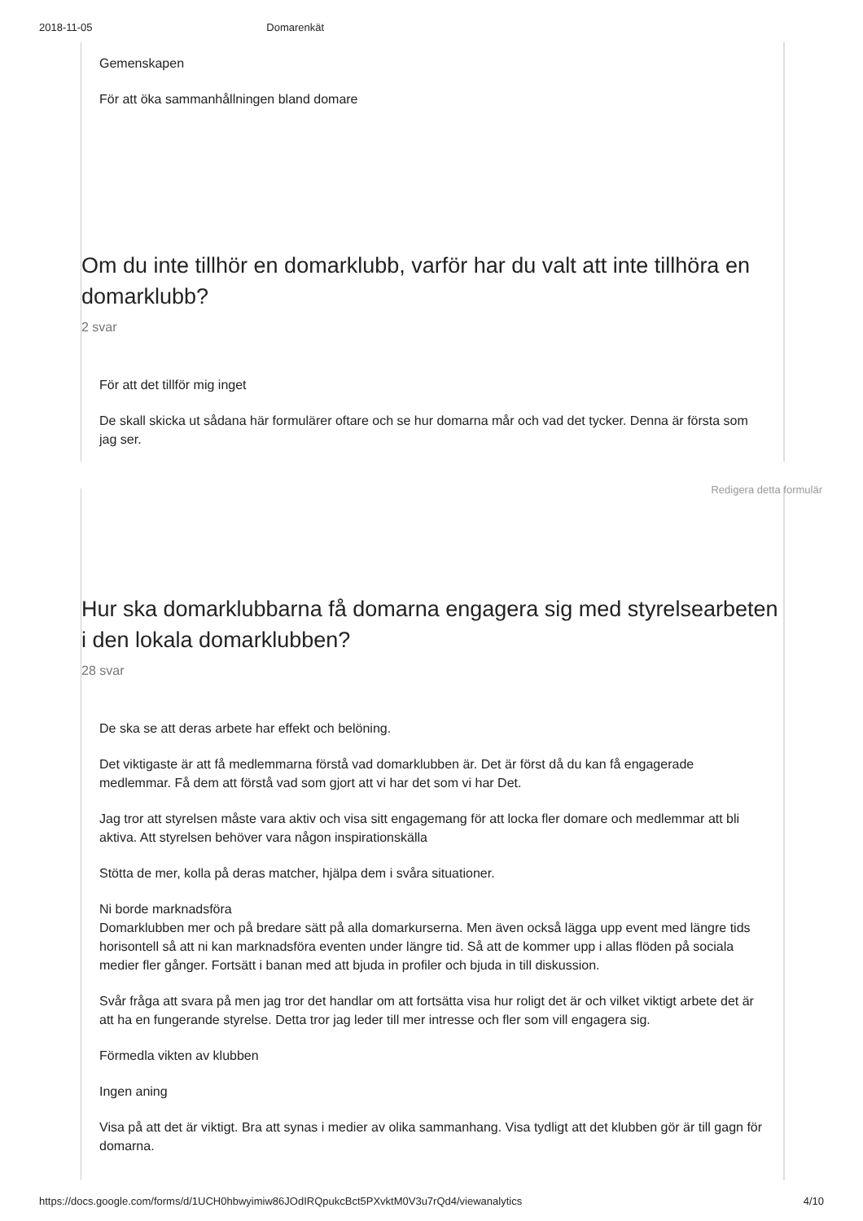2018-11-05 Domarenkät
Gemenskapen
För att öka sammanhållningen bland domare
Om du inte tillhör en domarklubb, varför har du valt att inte tillhöra en domarklubb?
2 svar
För att det tillför mig inget
De skall skicka ut sådana här formulärer oftare och se hur domarna mår och vad det tycker. Denna är första som jag ser.
Redigera detta formulär
Hur ska domarklubbarna få domarna engagera sig med styrelsearbeten i den lokala domarklubben?
28 svar
De ska se att deras arbete har effekt och belöning.
Det viktigaste är att få medlemmarna förstå vad domarklubben är. Det är först då du kan få engagerade medlemmar. Få dem att förstå vad som gjort att vi har det som vi har Det.
Jag tror att styrelsen måste vara aktiv och visa sitt engagemang för att locka fler domare och medlemmar att bli aktiva. Att styrelsen behöver vara någon inspirationskälla
Stötta de mer, kolla på deras matcher, hjälpa dem i svåra situationer.
Ni borde marknadsföra
Domarklubben mer och på bredare sätt på alla domarkurserna. Men även också lägga upp event med längre tids horisontell så att ni kan marknadsföra eventen under längre tid. Så att de kommer upp i allas flöden på sociala medier fler gånger. Fortsätt i banan med att bjuda in profiler och bjuda in till diskussion.
Svår fråga att svara på men jag tror det handlar om att fortsätta visa hur roligt det är och vilket viktigt arbete det är att ha en fungerande styrelse. Detta tror jag leder till mer intresse och fler som vill engagera sig.
Förmedla vikten av klubben
Ingen aning
Visa på att det är viktigt. Bra att synas i medier av olika sammanhang. Visa tydligt att det klubben gör är till gagn för domarna.
https://docs.google.com/forms/d/1UCH0hbwyimiw86JOdIRQpukcBct5PXvktM0V3u7rQd4/viewanalytics 4/10